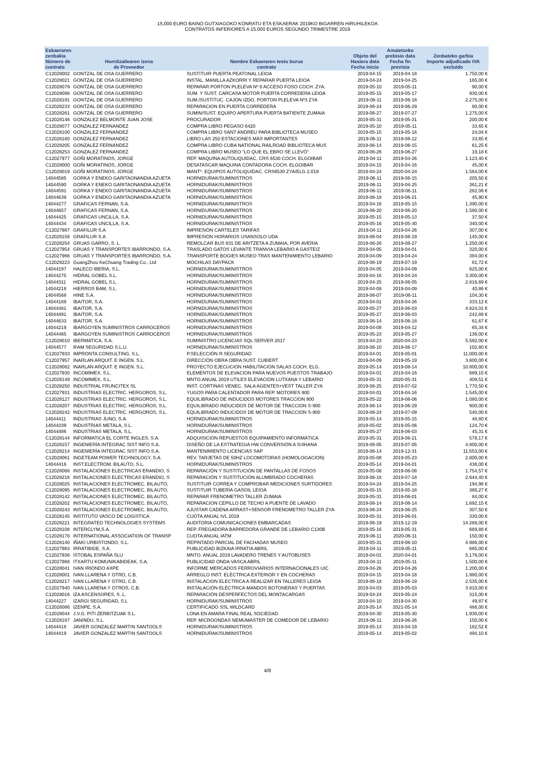15,000 EURO BAINO GUTXIAGOKO KONRATU ETA ESKAERAK 2019KO BIGARREN HIRUHILEKOA
CONTRATOS INFERIORES A 15.000 EUROS SEGUNDO TRIMESTRE 2019
| Eskaeraren zenbakia Número de contrato | Hornitzailearen izena de Proveedor | Nombre Eskaeraren testu burua contrato | Objeto del Hasiera data Fecha inicio | Amaietzeko prebisio data Fecha fin prevista | Zenbateko garbia Importe adjudicado IVA excluído |
| --- | --- | --- | --- | --- | --- |
| C12028002 | GONTZAL DE OSA GUERRERO | SUSTITUIR PUERTA PEATONAL LEIOA | 2019-04-15 | 2019-04-18 | 1.750,00 € |
| C12028021 | GONTZAL DE OSA GUERRERO | INSTAL. MANILLA AZKORRI Y REPARAR PUERTA LEIOA | 2019-04-24 | 2019-04-25 | 165,00 € |
| C12028079 | GONTZAL DE OSA GUERRERO | REPARAR PORTON PLELEVA Nº 6 ACCESO FOSO COCH. ZYA. | 2019-05-10 | 2019-05-11 | 90,00 € |
| C12028098 | GONTZAL DE OSA GUERRERO | SUM. Y SUST. CARCASA MOTOR PUERTA CORREDERA LEIOA | 2019-05-15 | 2019-05-17 | 930,00 € |
| C12028191 | GONTZAL DE OSA GUERRERO | SUM./SUSTITUC. CAJON IZDO. PORTON PLELEVA Nº3 ZYA | 2019-06-11 | 2019-06-18 | 2.275,00 € |
| C12028233 | GONTZAL DE OSA GUERRERO | REPARACION EN PUERTA CORREDERA | 2019-06-24 | 2019-06-29 | 80,00 € |
| C12028261 | GONTZAL DE OSA GUERRERO | SUMIN/SUST. EQUIPO APERTURA PUERTA BATIENTE ZUMAIA | 2019-06-27 | 2019-07-27 | 1.275,00 € |
| C12028146 | GONZALEZ BELMONTE JUAN JOSE | PROCURADOR | 2019-05-31 | 2019-05-31 | 200,00 € |
| C12028077 | GONZALEZ FERNANDEZ | COMPRA LIBRO PEGASO 6420 | 2019-05-10 | 2019-05-11 | 33,65 € |
| C12028100 | GONZALEZ FERNANDEZ | COMPRA LIBRO SANT ANDREU PARA BIBLIOTECA MUSEO | 2019-05-15 | 2019-05-16 | 24,04 € |
| C12028180 | GONZALEZ FERNANDEZ | LIBRO LAS 250 ESTACIONES MÁS IMPORTANTES | 2019-06-11 | 2019-06-12 | 33,65 € |
| C12028205 | GONZALEZ FERNANDEZ | COMPRA LIBRO CUBA NATIONAL RAILROAD BIBLIOTECA MUS | 2019-06-14 | 2019-06-15 | 61,25 € |
| C12028253 | GONZALEZ FERNANDEZ | COMPRA LIBRO MUSEO "LO QUE EL EBRO SE LLEVÓ" | 2019-06-26 | 2019-06-27 | 19,18 € |
| C12027977 | GOÑI MORATINOS, JORGE | REP. MAQUINA AUTOLIQUIDAC. CRS 6530 COCH. ELGOIBAR | 2019-04-11 | 2019-04-26 | 1.123,40 € |
| C12028000 | GOÑI MORATINOS, JORGE | DESATASCAR MAQUINA CONTADORA COCH. ELGOIBAR | 2019-04-15 | 2019-04-16 | 45,00 € |
| C12028019 | GOÑI MORATINOS, JORGE | MANTº. EQUIPOS AUTOLIQUIDAC. CRS6530 ZYA/ELG 2.019 | 2019-04-24 | 2020-04-24 | 1.564,00 € |
| 14044585 | GORKA Y ENEKO GARITAONANDIA AZUETA | HORNIDURAK/SUMINISTROS | 2019-06-11 | 2019-06-15 | 205,50 € |
| 14044590 | GORKA Y ENEKO GARITAONANDIA AZUETA | HORNIDURAK/SUMINISTROS | 2019-06-11 | 2019-04-25 | 361,21 € |
| 14044591 | GORKA Y ENEKO GARITAONANDIA AZUETA | HORNIDURAK/SUMINISTROS | 2019-06-11 | 2019-06-11 | 262,08 € |
| 14044639 | GORKA Y ENEKO GARITAONANDIA AZUETA | HORNIDURAK/SUMINISTROS | 2019-06-18 | 2019-06-21 | 45,90 € |
| 14044277 | GRAFICAS FERNAN, S.A. | HORNIDURAK/SUMINISTROS | 2019-04-16 | 2019-05-15 | 1.390,00 € |
| 14044657 | GRAFICAS FERNAN, S.A. | HORNIDURAK/SUMINISTROS | 2019-06-20 | 2019-06-20 | 1.580,00 € |
| 14044425 | GRAFICAS UNCILLA, S.A. | HORNIDURAK/SUMINISTROS | 2019-05-15 | 2019-05-13 | 37,50 € |
| 14044434 | GRAFICAS UNCILLA, S.A. | HORNIDURAK/SUMINISTROS | 2019-05-16 | 2019-05-30 | 340,00 € |
| C12027987 | GRAFILUR S.A | IMPRESIÓN CARTELES TARIFAS | 2019-04-11 | 2019-04-26 | 307,00 € |
| C12028156 | GRAFILUR S.A | IMPRESIÓN HORARIOS USANSOLO UDA | 2019-06-04 | 2019-06-19 | 145,00 € |
| C12028254 | GRUAS GARRO, S. L. | REMOLCAR BUS 831 DE ARITZETA A ZUMAIA, POR AVERIA | 2019-06-26 | 2019-06-27 | 1.250,00 € |
| C12027954 | GRUAS Y TRANSPORTES IBARRONDO, S.A. | TRASLADO GATOS LEVANTE TRANVIA LEBARIO A GASTEIZ | 2019-04-05 | 2019-04-01 | 320,00 € |
| C12027966 | GRUAS Y TRANSPORTES IBARRONDO, S.A. | TRANSPORTE BOGIES MUSEO TRAS MANTENIMIENTO LEBARIO | 2019-04-09 | 2019-04-24 | 384,00 € |
| C12028223 | GuangZhou KeChuang Trading Co., Ltd | MOCHILAS DAYPACK | 2019-06-19 | 2019-07-19 | 81,72 € |
| 14044197 | HALECO IBERIA, S.L. | HORNIDURAK/SUMINISTROS | 2019-04-05 | 2019-04-09 | 825,00 € |
| 14044275 | HIDRAL GOBEL S.L. | HORNIDURAK/SUMINISTROS | 2019-04-16 | 2019-04-24 | 3.300,00 € |
| 14044311 | HIDRAL GOBEL S.L. | HORNIDURAK/SUMINISTROS | 2019-04-25 | 2019-06-05 | 2.816,69 € |
| 14044218 | HIERROS BAM, S.L. | HORNIDURAK/SUMINISTROS | 2019-04-08 | 2019-04-09 | 40,86 € |
| 14044568 | HINE S.A. | HORNIDURAK/SUMINISTROS | 2019-06-07 | 2019-06-11 | 104,30 € |
| 14044169 | IBAITOR, S.A. | HORNIDURAK/SUMINISTROS | 2019-04-01 | 2019-04-26 | 333,12 € |
| 14044481 | IBAITOR, S.A. | HORNIDURAK/SUMINISTROS | 2019-05-27 | 2019-06-03 | 4.824,01 € |
| 14044491 | IBAITOR, S.A. | HORNIDURAK/SUMINISTROS | 2019-05-27 | 2019-06-03 | 242,88 € |
| 14044633 | IBAITOR, S.A. | HORNIDURAK/SUMINISTROS | 2019-06-14 | 2019-06-18 | 61,67 € |
| 14044219 | IBARGOYEN SUMINISTROS CARROCEROS | HORNIDURAK/SUMINISTROS | 2019-04-08 | 2019-04-12 | 65,34 € |
| 14044465 | IBARGOYEN SUMINISTROS CARROCEROS | HORNIDURAK/SUMINISTROS | 2019-05-23 | 2019-05-27 | 138,00 € |
| C12028010 | IBERMATICA, S.A. | SUMINISTRO LICENCIAS SQL SERVER 2017 | 2019-04-23 | 2020-04-23 | 5.592,00 € |
| 14044577 | IFAM SEGURIDAD S.L.U. | HORNIDURAK/SUMINISTROS | 2019-06-10 | 2019-06-17 | 102,80 € |
| C12027933 | IMPRONTA CONSULTING, S.L. | P.SELECCIÓN R.SEGURIDAD | 2019-04-01 | 2019-05-01 | 11.000,00 € |
| C12027957 | INARLAN ARQUIT. E INGEN. S.L. | DIRECCIÓN OBRA OBRA SUST. CUBIERT | 2019-04-09 | 2019-05-19 | 3.600,00 € |
| C12028082 | INARLAN ARQUIT. E INGEN. S.L. | PROYECTO EJECUCION HABILITACION SALAS COCH. ELG. | 2019-05-14 | 2019-08-14 | 10.800,00 € |
| C12027930 | INCOMIMEX, S.L. | ELEMENTOS DE ELEVACION PARA NUEVOS PUESTOS TRABAJO | 2019-04-01 | 2019-04-16 | 689,15 € |
| C12028149 | INCOMIMEX, S.L. | MNTO.ANUAL 2019 UTILES ELEVACION LUTXANA Y LEBARIO | 2019-05-31 | 2020-05-31 | 409,51 € |
| C12028250 | INDUSTRIAL FRUNCITEX SL | INST. CORTINAS VENEC. SALA AGENTES+VEST TALLER ZYA | 2019-06-25 | 2019-07-02 | 1.770,50 € |
| C12027931 | INDUSTRIAS ELECTRIC. HERGOROS, S.L. | YUGOS PARA CALENTADOR PARA REP. MOTORES 900 | 2019-04-01 | 2019-04-16 | 1.545,00 € |
| C12028127 | INDUSTRIAS ELECTRIC. HERGOROS, S.L. | EQUILIBRADO DE INDUCIDOS MOTORES TRACCION 900 | 2019-05-22 | 2019-06-06 | 1.080,00 € |
| C12028207 | INDUSTRIAS ELECTRIC. HERGOROS, S.L. | EQUILIBRADO INDUCIDOS DE MOTOR DE TRACCION S-900 | 2019-06-14 | 2019-06-29 | 900,00 € |
| C12028242 | INDUSTRIAS ELECTRIC. HERGOROS, S.L. | EQUILIBRADO INDUCIDOS DE MOTOR DE TRACCION S-900 | 2019-06-24 | 2019-07-09 | 540,00 € |
| 14044411 | INDUSTRIAS JUNO, S.A. | HORNIDURAK/SUMINISTROS | 2019-05-14 | 2019-05-15 | 48,80 € |
| 14044339 | INDUSTRIAS METALA, S.L. | HORNIDURAK/SUMINISTROS | 2019-05-02 | 2019-05-06 | 124,70 € |
| 14044486 | INDUSTRIAS METALA, S.L. | HORNIDURAK/SUMINISTROS | 2019-05-27 | 2019-06-03 | 45,31 € |
| C12028144 | INFORMATICA EL CORTE INGLES, S.A. | ADQUISICIÓN REPUESTOS EQUIPAMIENTO INFORMÁTICA | 2019-05-31 | 2019-06-21 | 578,17 € |
| C12028157 | INGENIERÍA INTEGRAC SIST INFO S.A. | DISEÑO DE LA ESTRATEGIA HW CONVERSIÓN A S/4HANA | 2019-06-05 | 2019-07-05 | 4.800,00 € |
| C12028214 | INGENIERÍA INTEGRAC SIST INFO S.A. | MANTENIMIENTO LICENCIAS SAP | 2019-06-14 | 2019-12-31 | 11.553,00 € |
| C12028061 | INGETEAM POWER TECHNOLOGY, S.A. | REV. TARJETAS DE 50HZ LOCOMOTORAS (HOMOLOGACION) | 2019-05-08 | 2019-05-23 | 2.800,00 € |
| 14044416 | INST.ELECTROM. BILAUTO, S.L. | HORNIDURAK/SUMINISTROS | 2019-05-14 | 2019-04-01 | 438,00 € |
| C12028068 | INSTALACIONES ELECTRICAS ERANDIO, S | REPARACIÓN Y SUSTITUCIÓN DE PANTALLAS DE FOSOS | 2019-05-08 | 2019-06-08 | 1.754,57 € |
| C12028216 | INSTALACIONES ELECTRICAS ERANDIO, S | REPARACIÓN Y SUSTITUCIÓN ALUMBRADO COCHERAS | 2019-06-18 | 2019-07-18 | 2.644,40 € |
| C12028025 | INSTALACIONES ELECTROMEC. BILAUTO, | SUSTITUIR CORREA Y COMPROBAR MEDICIONES SURTIDORES | 2019-04-24 | 2019-04-25 | 194,98 € |
| C12028095 | INSTALACIONES ELECTROMEC. BILAUTO, | SUSTITUIR TUBERÍA GASOIL LEIOA | 2019-05-15 | 2019-05-18 | 380,27 € |
| C12028142 | INSTALACIONES ELECTROMEC. BILAUTO, | REPARAR FRENOMETRO TALLER ZUMAIA | 2019-05-31 | 2019-06-01 | 84,00 € |
| C12028202 | INSTALACIONES ELECTROMEC. BILAUTO, | REPARACION CEPILLO DE TECHO A PUENTE DE LAVADO | 2019-06-14 | 2019-06-14 | 1.692,15 € |
| C12028243 | INSTALACIONES ELECTROMEC. BILAUTO, | AJUSTAR CADENA ARRAST+SENSOR FRENOMETRO TALLER ZYA | 2019-06-24 | 2019-06-25 | 307,50 € |
| C12028145 | INSTITUTO VASCO DE LOGISTICA | CUOTA ANUAL IVL 2019 | 2019-05-31 | 2019-06-01 | 330,00 € |
| C12028221 | INTEGRATED TECHNOLOGIES SYSTEMS | AUDITORIA COMUNICACIONES EMBARCADAS | 2019-06-19 | 2019-12-19 | 14.268,00 € |
| C12028108 | INTERCLYM,S.A. | REP. FREGADORA BARREDORA GRANDE DE LEBARIO C130B | 2019-05-16 | 2019-05-31 | 669,88 € |
| C12028178 | INTERNATIONAL ASSOCIATION OF TRANSP | CUOTA ANUAL IATM | 2019-06-11 | 2020-06-11 | 150,00 € |
| C12028140 | IÑAKI URBISTONDO, S.L. | REPINTADO PARCIAL DE FACHADAS MUSEO | 2019-05-31 | 2019-06-10 | 4.986,00 € |
| C12027983 | IRRATIBIDE, S.A. | PUBLICIDAD BIZKAIA IRRATIA ABRIL | 2019-04-11 | 2019-05-11 | 665,00 € |
| C12027936 | ISTOBAL ESPAÑA SLU | MNTO. ANUAL 2019 LAVADERO TRENES Y AUTOBUSES | 2019-04-01 | 2020-04-01 | 5.176,00 € |
| C12027988 | ITXARTU KOMUNIKABIDEAK, S.A. | PUBLICIDAD ONDA VASCA ABRIL | 2019-04-11 | 2019-05-11 | 1.500,00 € |
| C12028041 | IVAN IRIONDO AXPE | INFORME MERCADOS FERROVIARIOS INTERNACIONALES UIC | 2019-04-26 | 2019-04-26 | 1.200,00 € |
| C12028001 | IVAN LLARENA Y OTRO, C.B. | ARREGLO INST. ELÉCTRICA EXTERIOR Y EN COCHERAS | 2019-04-15 | 2019-04-18 | 1.980,00 € |
| C12028217 | IVAN LLARENA Y OTRO, C.B. | INSTALACION ELECTRICA A REALIZAR EN TALLERES LEIOA | 2019-06-18 | 2019-06-19 | 2.535,00 € |
| C12027940 | IVAN LLARENA Y OTROS, C.B. | INSTALACIÓN ELÉCTRICA MANDOS BOTONERAS Y PUERTAS | 2019-04-03 | 2019-05-03 | 3.810,00 € |
| C12028016 | IZA ASCENSORES, S. L. | REPARACIÓN DESPERFECTOS DEL MONTACARGAS | 2019-04-24 | 2019-05-24 | 315,00 € |
| 14044227 | IZARGI SEGURIDAD, S.L | HORNIDURAK/SUMINISTROS | 2019-04-10 | 2019-04-30 | 49,87 € |
| C12028086 | IZENPE, S.A. | CERTIFICADO SSL WILDCARD | 2019-05-14 | 2021-05-14 | 466,00 € |
| C12028044 | J.V.G. PITI ZERBITZUAK S.L. | LONA EN AMARA FINAL REAL SOCIEDAD | 2019-04-30 | 2019-05-30 | 1.930,00 € |
| C12028187 | JANINDU, S.L. | REP. MICROONDAS NEMUMASTER DE COMEDOR DE LEBARIO | 2019-06-11 | 2019-06-26 | 150,00 € |
| 14044418 | JAVIER GONZALEZ MARTIN SANTOOLS | HORNIDURAK/SUMINISTROS | 2019-05-14 | 2019-04-19 | 182,52 € |
| 14044419 | JAVIER GONZALEZ MARTIN SANTOOLS | HORNIDURAK/SUMINISTROS | 2019-05-14 | 2019-05-02 | 494,10 € |
4/8